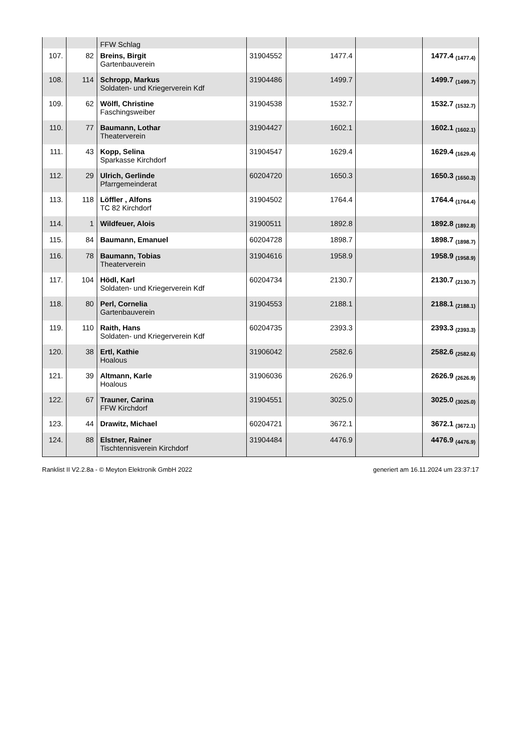| | | FFW Schlag | | | | |
| 107. | 82 | Breins, Birgit Gartenbauverein | 31904552 | 1477.4 | | 1477.4 (1477.4) |
| 108. | 114 | Schropp, Markus Soldaten- und Kriegerverein Kdf | 31904486 | 1499.7 | | 1499.7 (1499.7) |
| 109. | 62 | Wölfl, Christine Faschingsweiber | 31904538 | 1532.7 | | 1532.7 (1532.7) |
| 110. | 77 | Baumann, Lothar Theaterverein | 31904427 | 1602.1 | | 1602.1 (1602.1) |
| 111. | 43 | Kopp, Selina Sparkasse Kirchdorf | 31904547 | 1629.4 | | 1629.4 (1629.4) |
| 112. | 29 | Ulrich, Gerlinde Pfarrgemeinderat | 60204720 | 1650.3 | | 1650.3 (1650.3) |
| 113. | 118 | Löffler , Alfons TC 82 Kirchdorf | 31904502 | 1764.4 | | 1764.4 (1764.4) |
| 114. | 1 | Wildfeuer, Alois | 31900511 | 1892.8 | | 1892.8 (1892.8) |
| 115. | 84 | Baumann, Emanuel | 60204728 | 1898.7 | | 1898.7 (1898.7) |
| 116. | 78 | Baumann, Tobias Theaterverein | 31904616 | 1958.9 | | 1958.9 (1958.9) |
| 117. | 104 | Hödl, Karl Soldaten- und Kriegerverein Kdf | 60204734 | 2130.7 | | 2130.7 (2130.7) |
| 118. | 80 | Perl, Cornelia Gartenbauverein | 31904553 | 2188.1 | | 2188.1 (2188.1) |
| 119. | 110 | Raith, Hans Soldaten- und Kriegerverein Kdf | 60204735 | 2393.3 | | 2393.3 (2393.3) |
| 120. | 38 | Ertl, Kathie Hoalous | 31906042 | 2582.6 | | 2582.6 (2582.6) |
| 121. | 39 | Altmann, Karle Hoalous | 31906036 | 2626.9 | | 2626.9 (2626.9) |
| 122. | 67 | Trauner, Carina FFW Kirchdorf | 31904551 | 3025.0 | | 3025.0 (3025.0) |
| 123. | 44 | Drawitz, Michael | 60204721 | 3672.1 | | 3672.1 (3672.1) |
| 124. | 88 | Elstner, Rainer Tischtennisverein Kirchdorf | 31904484 | 4476.9 | | 4476.9 (4476.9) |
Ranklist II V2.2.8a - © Meyton Elektronik GmbH 2022 generiert am 16.11.2024 um 23:37:17